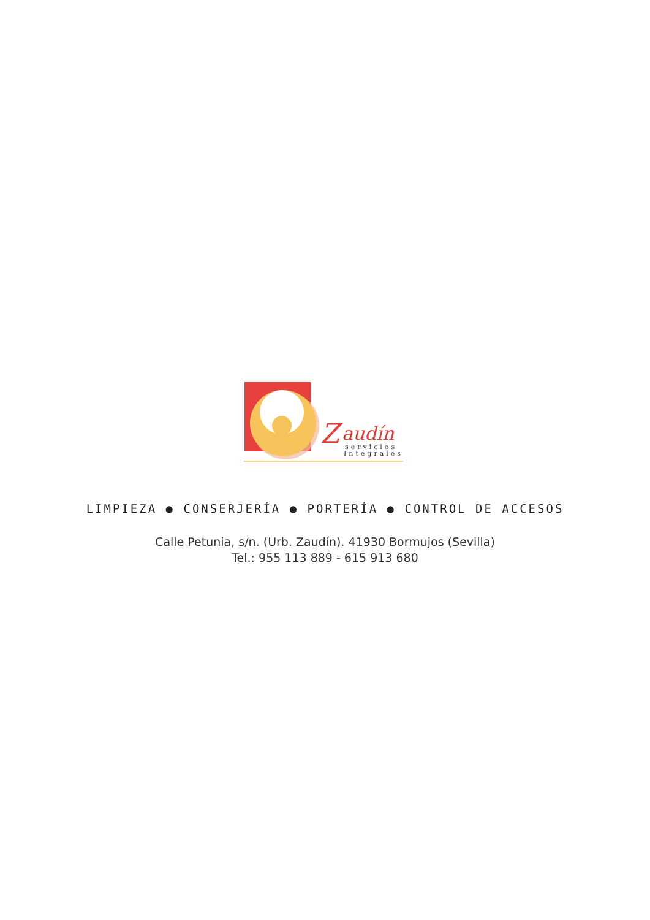Z
audín
servicios
Integrales
LIMPIEZA ● CONSERJERÍA ● PORTERÍA ● CONTROL DE ACCESOS
Calle Petunia, s/n. (Urb. Zaudín). 41930 Bormujos (Sevilla)
Tel.: 955 113 889 - 615 913 680